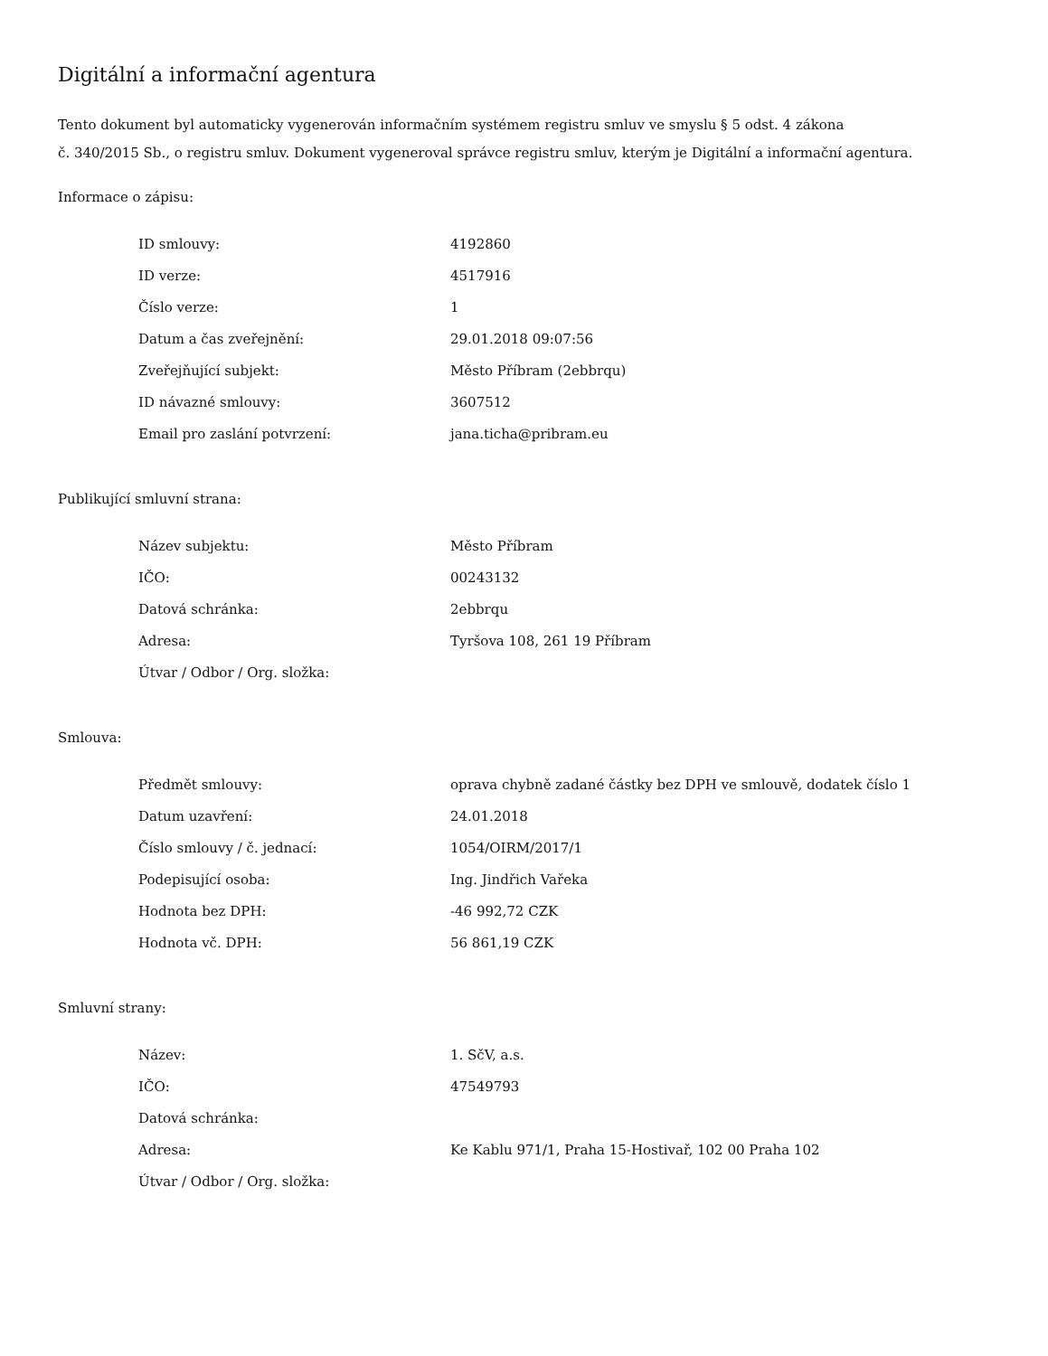Digitální a informační agentura
Tento dokument byl automaticky vygenerován informačním systémem registru smluv ve smyslu § 5 odst. 4 zákona
č. 340/2015 Sb., o registru smluv. Dokument vygeneroval správce registru smluv, kterým je Digitální a informační agentura.
Informace o zápisu:
| ID smlouvy: | 4192860 |
| ID verze: | 4517916 |
| Číslo verze: | 1 |
| Datum a čas zveřejnění: | 29.01.2018 09:07:56 |
| Zveřejňující subjekt: | Město Příbram (2ebbrqu) |
| ID návazné smlouvy: | 3607512 |
| Email pro zaslání potvrzení: | jana.ticha@pribram.eu |
Publikující smluvní strana:
| Název subjektu: | Město Příbram |
| IČO: | 00243132 |
| Datová schránka: | 2ebbrqu |
| Adresa: | Tyršova 108, 261 19 Příbram |
| Útvar / Odbor / Org. složka: | |
Smlouva:
| Předmět smlouvy: | oprava chybně zadané částky bez DPH ve smlouvě, dodatek číslo 1 |
| Datum uzavření: | 24.01.2018 |
| Číslo smlouvy / č. jednací: | 1054/OIRM/2017/1 |
| Podepisující osoba: | Ing. Jindřich Vařeka |
| Hodnota bez DPH: | -46 992,72 CZK |
| Hodnota vč. DPH: | 56 861,19 CZK |
Smluvní strany:
| Název: | 1. SčV, a.s. |
| IČO: | 47549793 |
| Datová schránka: | |
| Adresa: | Ke Kablu 971/1, Praha 15-Hostivař, 102 00 Praha 102 |
| Útvar / Odbor / Org. složka: | |